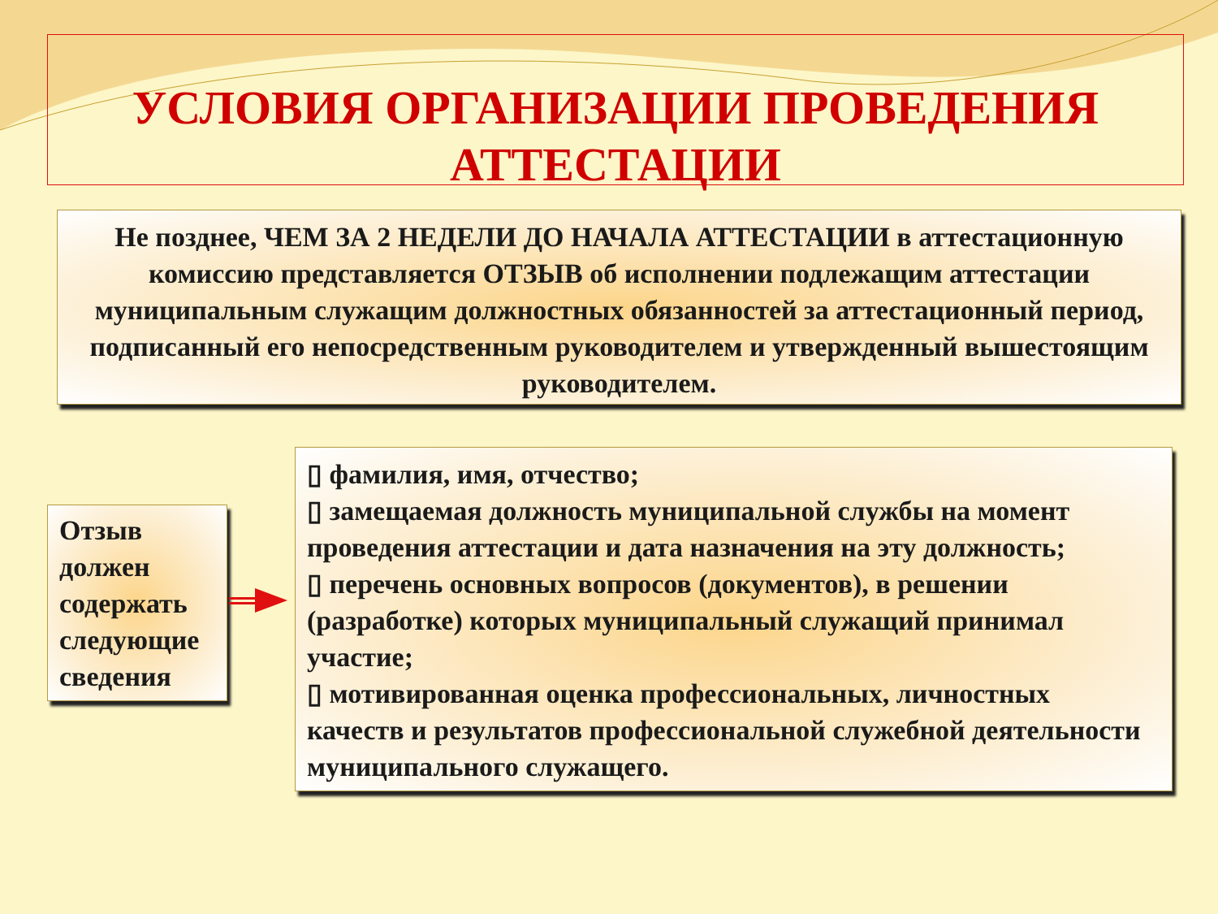УСЛОВИЯ ОРГАНИЗАЦИИ ПРОВЕДЕНИЯ
АТТЕСТАЦИИ
Не позднее, ЧЕМ ЗА 2 НЕДЕЛИ ДО НАЧАЛА АТТЕСТАЦИИ в аттестационную комиссию представляется ОТЗЫВ об исполнении подлежащим аттестации муниципальным служащим должностных обязанностей за аттестационный период, подписанный его непосредственным руководителем и утвержденный вышестоящим руководителем.
Отзыв должен содержать следующие сведения
▯ фамилия, имя, отчество;
▯ замещаемая должность муниципальной службы на момент проведения аттестации и дата назначения на эту должность;
▯ перечень основных вопросов (документов), в решении (разработке) которых муниципальный служащий принимал участие;
▯ мотивированная оценка профессиональных, личностных качеств и результатов профессиональной служебной деятельности муниципального служащего.